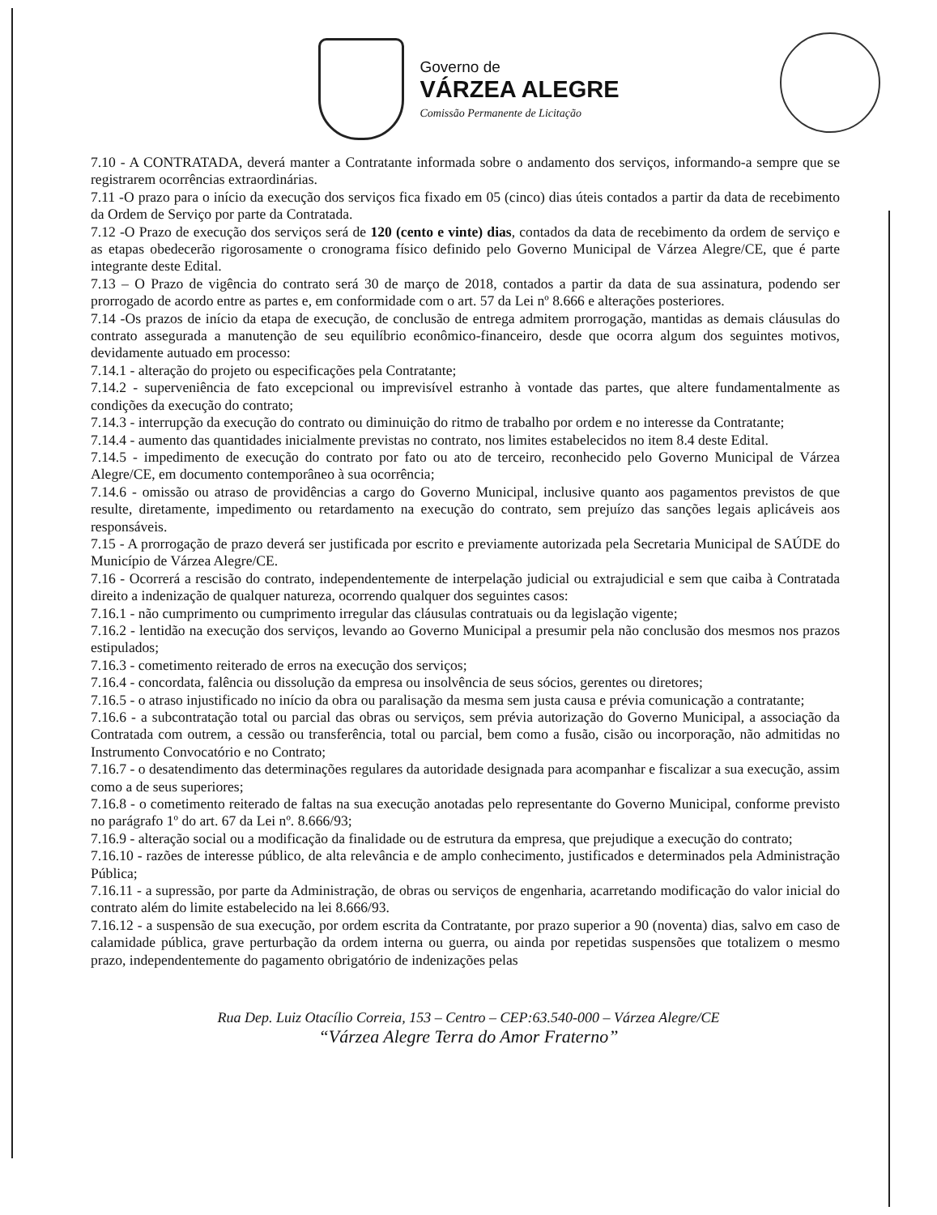Governo de
VÁRZEA ALEGRE
Comissão Permanente de Licitação
7.10 - A CONTRATADA, deverá manter a Contratante informada sobre o andamento dos serviços, informando-a sempre que se registrarem ocorrências extraordinárias.
7.11 -O prazo para o início da execução dos serviços fica fixado em 05 (cinco) dias úteis contados a partir da data de recebimento da Ordem de Serviço por parte da Contratada.
7.12 -O Prazo de execução dos serviços será de 120 (cento e vinte) dias, contados da data de recebimento da ordem de serviço e as etapas obedecerão rigorosamente o cronograma físico definido pelo Governo Municipal de Várzea Alegre/CE, que é parte integrante deste Edital.
7.13 – O Prazo de vigência do contrato será 30 de março de 2018, contados a partir da data de sua assinatura, podendo ser prorrogado de acordo entre as partes e, em conformidade com o art. 57 da Lei nº 8.666 e alterações posteriores.
7.14 -Os prazos de início da etapa de execução, de conclusão de entrega admitem prorrogação, mantidas as demais cláusulas do contrato assegurada a manutenção de seu equilíbrio econômico-financeiro, desde que ocorra algum dos seguintes motivos, devidamente autuado em processo:
7.14.1 - alteração do projeto ou especificações pela Contratante;
7.14.2 - superveniência de fato excepcional ou imprevisível estranho à vontade das partes, que altere fundamentalmente as condições da execução do contrato;
7.14.3 - interrupção da execução do contrato ou diminuição do ritmo de trabalho por ordem e no interesse da Contratante;
7.14.4 - aumento das quantidades inicialmente previstas no contrato, nos limites estabelecidos no item 8.4 deste Edital.
7.14.5 - impedimento de execução do contrato por fato ou ato de terceiro, reconhecido pelo Governo Municipal de Várzea Alegre/CE, em documento contemporâneo à sua ocorrência;
7.14.6 - omissão ou atraso de providências a cargo do Governo Municipal, inclusive quanto aos pagamentos previstos de que resulte, diretamente, impedimento ou retardamento na execução do contrato, sem prejuízo das sanções legais aplicáveis aos responsáveis.
7.15 - A prorrogação de prazo deverá ser justificada por escrito e previamente autorizada pela Secretaria Municipal de SAÚDE do Município de Várzea Alegre/CE.
7.16 - Ocorrerá a rescisão do contrato, independentemente de interpelação judicial ou extrajudicial e sem que caiba à Contratada direito a indenização de qualquer natureza, ocorrendo qualquer dos seguintes casos:
7.16.1 - não cumprimento ou cumprimento irregular das cláusulas contratuais ou da legislação vigente;
7.16.2 - lentidão na execução dos serviços, levando ao Governo Municipal a presumir pela não conclusão dos mesmos nos prazos estipulados;
7.16.3 - cometimento reiterado de erros na execução dos serviços;
7.16.4 - concordata, falência ou dissolução da empresa ou insolvência de seus sócios, gerentes ou diretores;
7.16.5 - o atraso injustificado no início da obra ou paralisação da mesma sem justa causa e prévia comunicação a contratante;
7.16.6 - a subcontratação total ou parcial das obras ou serviços, sem prévia autorização do Governo Municipal, a associação da Contratada com outrem, a cessão ou transferência, total ou parcial, bem como a fusão, cisão ou incorporação, não admitidas no Instrumento Convocatório e no Contrato;
7.16.7 - o desatendimento das determinações regulares da autoridade designada para acompanhar e fiscalizar a sua execução, assim como a de seus superiores;
7.16.8 - o cometimento reiterado de faltas na sua execução anotadas pelo representante do Governo Municipal, conforme previsto no parágrafo 1º do art. 67 da Lei nº. 8.666/93;
7.16.9 - alteração social ou a modificação da finalidade ou de estrutura da empresa, que prejudique a execução do contrato;
7.16.10 - razões de interesse público, de alta relevância e de amplo conhecimento, justificados e determinados pela Administração Pública;
7.16.11 - a supressão, por parte da Administração, de obras ou serviços de engenharia, acarretando modificação do valor inicial do contrato além do limite estabelecido na lei 8.666/93.
7.16.12 - a suspensão de sua execução, por ordem escrita da Contratante, por prazo superior a 90 (noventa) dias, salvo em caso de calamidade pública, grave perturbação da ordem interna ou guerra, ou ainda por repetidas suspensões que totalizem o mesmo prazo, independentemente do pagamento obrigatório de indenizações pelas
Rua Dep. Luiz Otacílio Correia, 153 – Centro – CEP:63.540-000 – Várzea Alegre/CE
“Várzea Alegre Terra do Amor Fraterno”